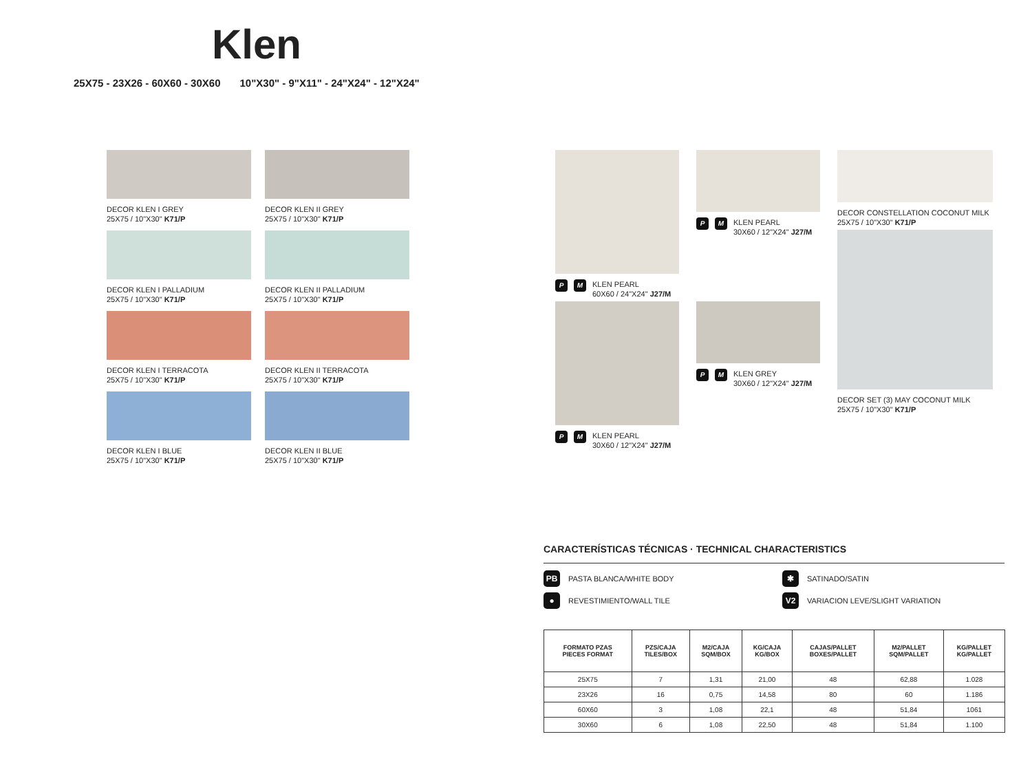Klen
25X75 - 23X26 - 60X60 - 30X60 10"X30" - 9"X11" - 24"X24" - 12"X24"
DECOR KLEN I GREY
25X75 / 10"X30" K71/P
DECOR KLEN II GREY
25X75 / 10"X30" K71/P
DECOR KLEN I PALLADIUM
25X75 / 10"X30" K71/P
DECOR KLEN II PALLADIUM
25X75 / 10"X30" K71/P
DECOR KLEN I TERRACOTA
25X75 / 10"X30" K71/P
DECOR KLEN II TERRACOTA
25X75 / 10"X30" K71/P
DECOR KLEN I BLUE
25X75 / 10"X30" K71/P
DECOR KLEN II BLUE
25X75 / 10"X30" K71/P
P M KLEN PEARL
60X60 / 24"X24" J27/M
P M KLEN PEARL
30X60 / 12"X24" J27/M
P M KLEN PEARL
30X60 / 12"X24" J27/M
P M KLEN GREY
30X60 / 12"X24" J27/M
DECOR CONSTELLATION COCONUT MILK
25X75 / 10"X30" K71/P
DECOR SET (3) MAY COCONUT MILK
25X75 / 10"X30" K71/P
CARACTERÍSTICAS TÉCNICAS · TECHNICAL CHARACTERISTICS
PB PASTA BLANCA/WHITE BODY
✱ SATINADO/SATIN
● REVESTIMIENTO/WALL TILE
V2 VARIACION LEVE/SLIGHT VARIATION
| FORMATO PZAS PIECES FORMAT | PZS/CAJA TILES/BOX | M2/CAJA SQM/BOX | KG/CAJA KG/BOX | CAJAS/PALLET BOXES/PALLET | M2/PALLET SQM/PALLET | KG/PALLET KG/PALLET |
| --- | --- | --- | --- | --- | --- | --- |
| 25X75 | 7 | 1,31 | 21,00 | 48 | 62,88 | 1.028 |
| 23X26 | 16 | 0,75 | 14,58 | 80 | 60 | 1.186 |
| 60X60 | 3 | 1,08 | 22,1 | 48 | 51,84 | 1061 |
| 30X60 | 6 | 1,08 | 22,50 | 48 | 51,84 | 1.100 |